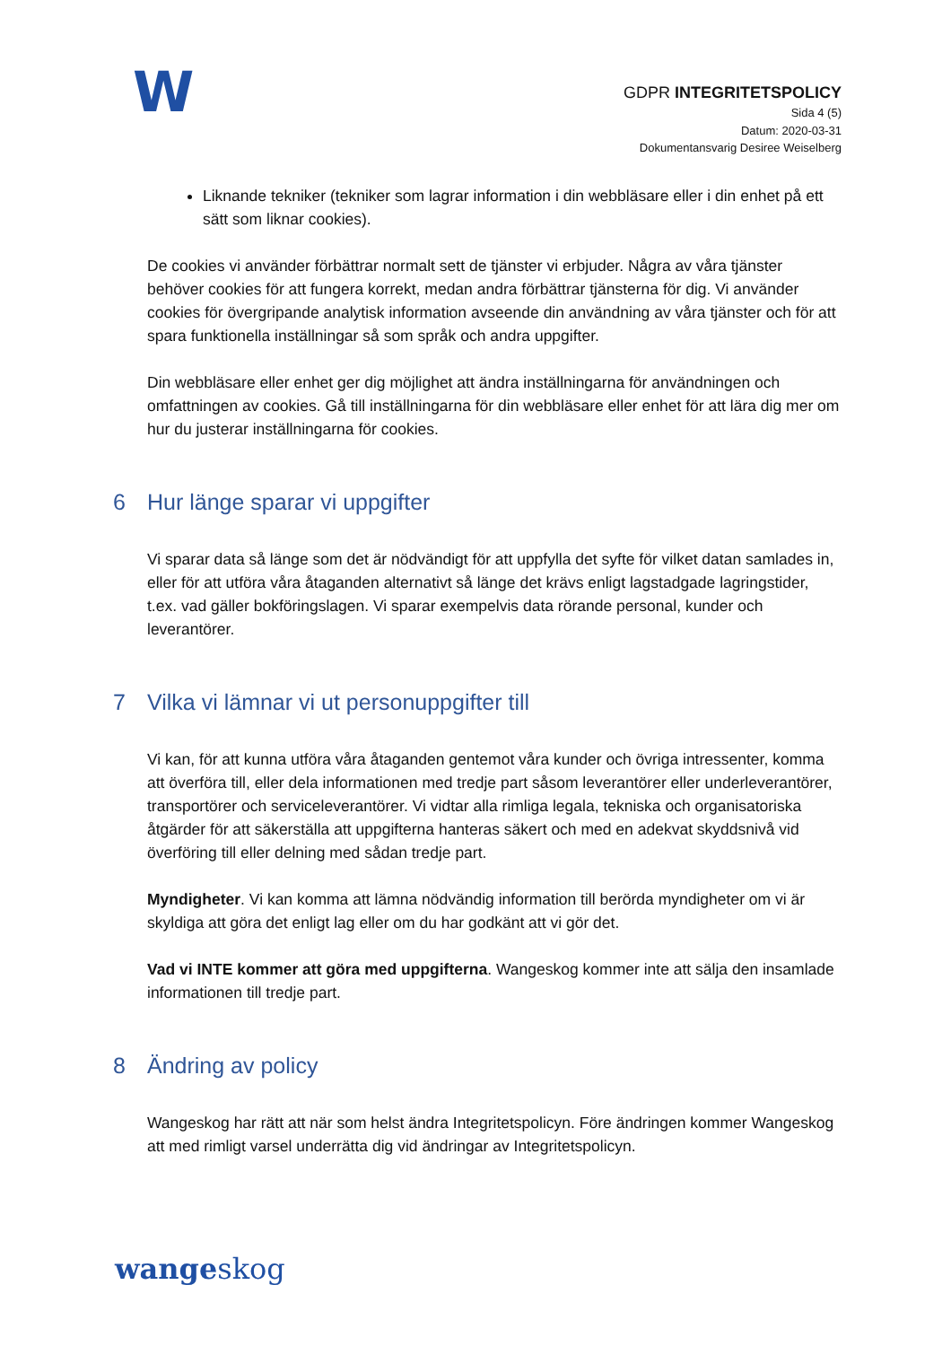W
GDPR INTEGRITETSPOLICY
Sida 4 (5)
Datum: 2020-03-31
Dokumentansvarig Desiree Weiselberg
Liknande tekniker (tekniker som lagrar information i din webbläsare eller i din enhet på ett sätt som liknar cookies).
De cookies vi använder förbättrar normalt sett de tjänster vi erbjuder. Några av våra tjänster behöver cookies för att fungera korrekt, medan andra förbättrar tjänsterna för dig. Vi använder cookies för övergripande analytisk information avseende din användning av våra tjänster och för att spara funktionella inställningar så som språk och andra uppgifter.
Din webbläsare eller enhet ger dig möjlighet att ändra inställningarna för användningen och omfattningen av cookies. Gå till inställningarna för din webbläsare eller enhet för att lära dig mer om hur du justerar inställningarna för cookies.
6 Hur länge sparar vi uppgifter
Vi sparar data så länge som det är nödvändigt för att uppfylla det syfte för vilket datan samlades in, eller för att utföra våra åtaganden alternativt så länge det krävs enligt lagstadgade lagringstider, t.ex. vad gäller bokföringslagen. Vi sparar exempelvis data rörande personal, kunder och leverantörer.
7 Vilka vi lämnar vi ut personuppgifter till
Vi kan, för att kunna utföra våra åtaganden gentemot våra kunder och övriga intressenter, komma att överföra till, eller dela informationen med tredje part såsom leverantörer eller underleverantörer, transportörer och serviceleverantörer. Vi vidtar alla rimliga legala, tekniska och organisatoriska åtgärder för att säkerställa att uppgifterna hanteras säkert och med en adekvat skyddsnivå vid överföring till eller delning med sådan tredje part.
Myndigheter. Vi kan komma att lämna nödvändig information till berörda myndigheter om vi är skyldiga att göra det enligt lag eller om du har godkänt att vi gör det.
Vad vi INTE kommer att göra med uppgifterna. Wangeskog kommer inte att sälja den insamlade informationen till tredje part.
8 Ändring av policy
Wangeskog har rätt att när som helst ändra Integritetspolicyn. Före ändringen kommer Wangeskog att med rimligt varsel underrätta dig vid ändringar av Integritetspolicyn.
wangeskog